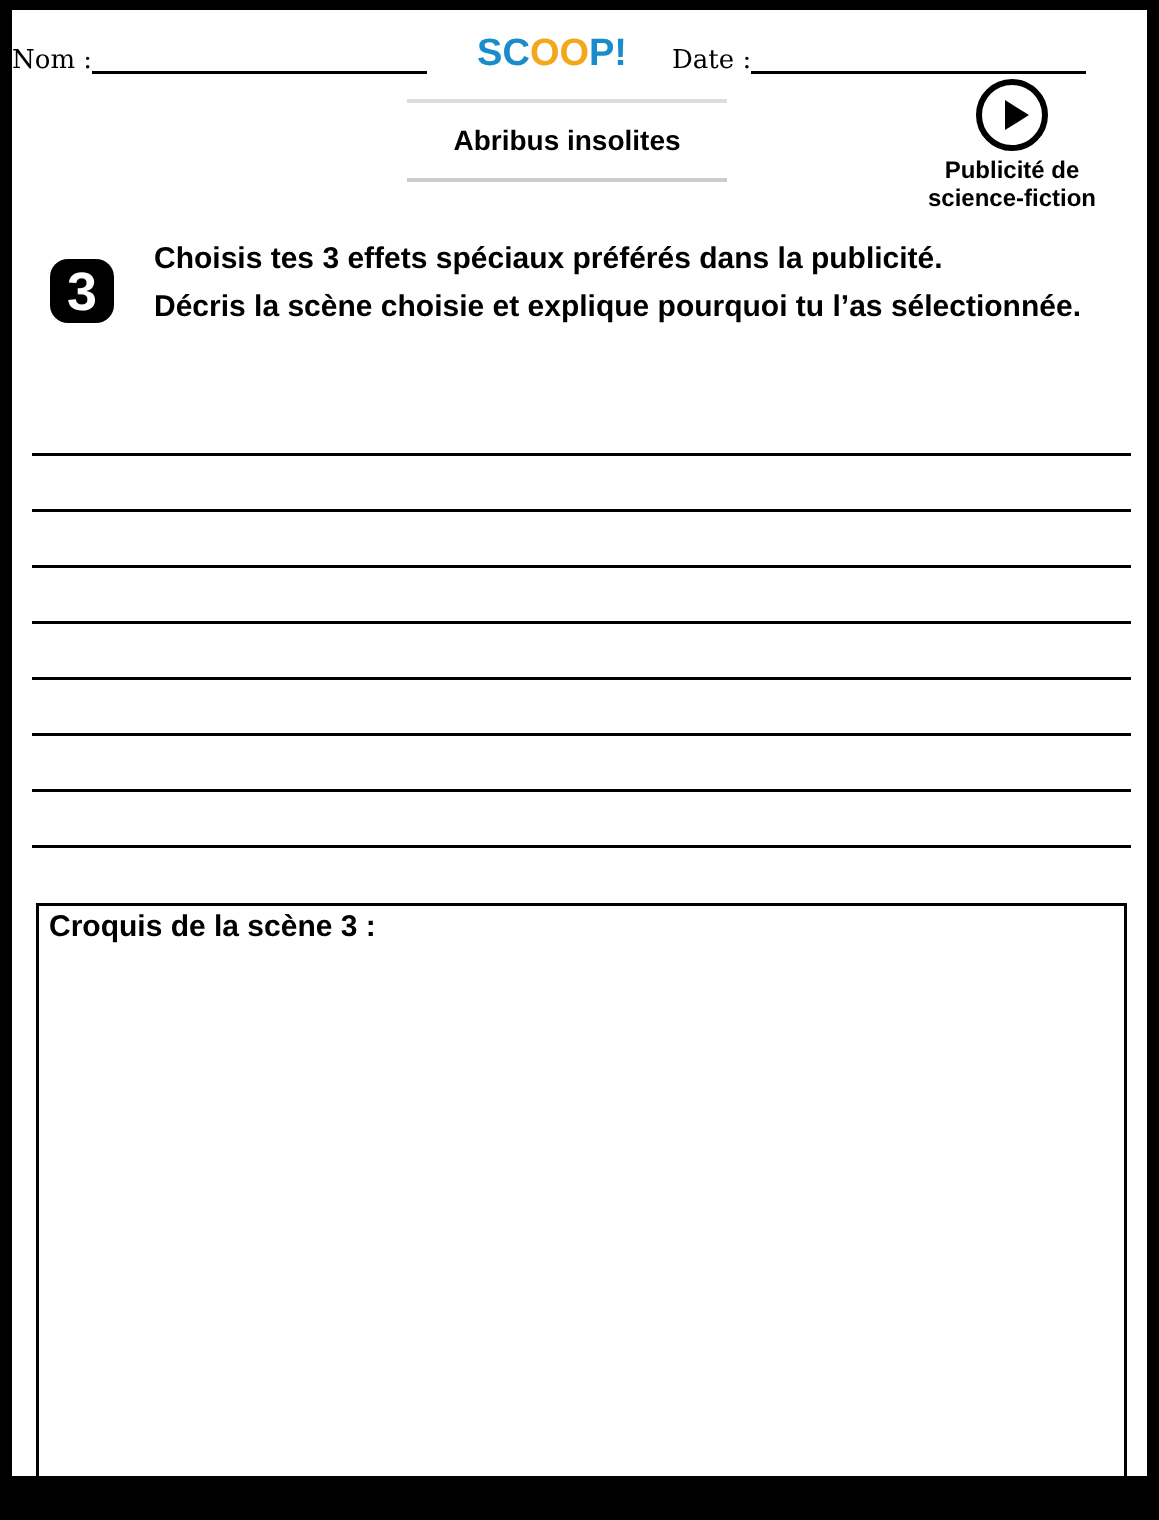Nom : SCOOP! Date :
Abribus insolites
Publicité de science-fiction
3
Choisis tes 3 effets spéciaux préférés dans la publicité.
Décris la scène choisie et explique pourquoi tu l’as sélectionnée.
Croquis de la scène 3 :